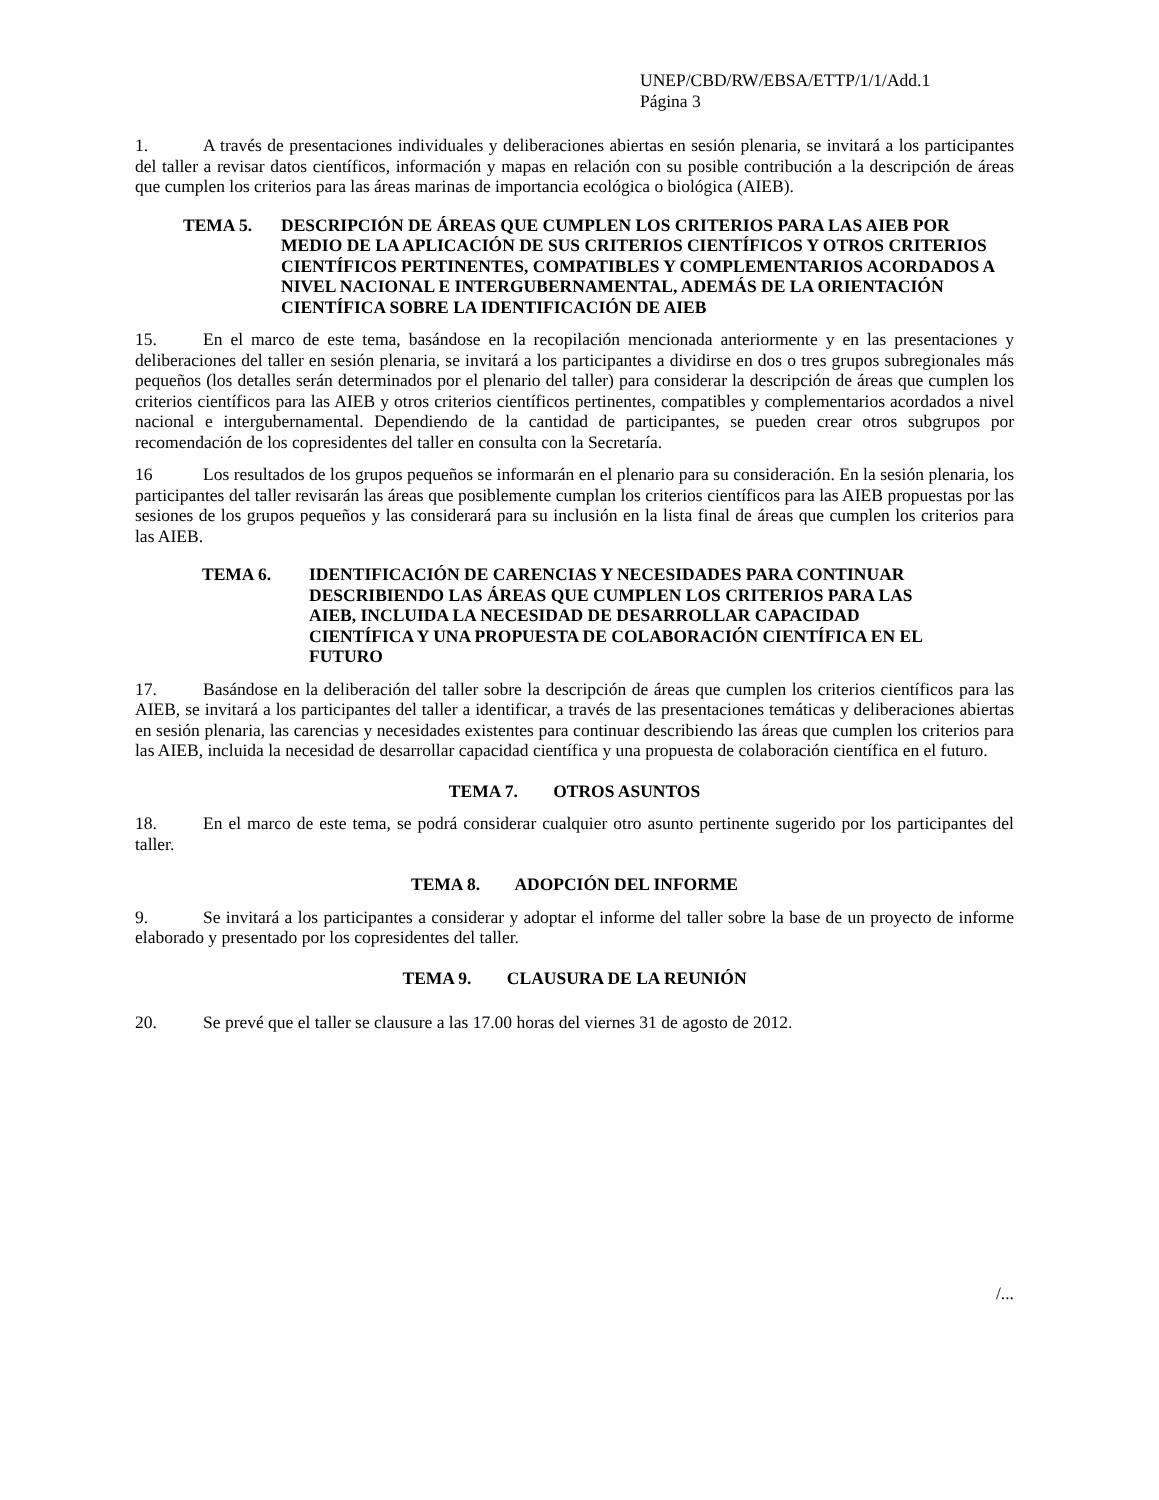UNEP/CBD/RW/EBSA/ETTP/1/1/Add.1
Página 3
1. A través de presentaciones individuales y deliberaciones abiertas en sesión plenaria, se invitará a los participantes del taller a revisar datos científicos, información y mapas en relación con su posible contribución a la descripción de áreas que cumplen los criterios para las áreas marinas de importancia ecológica o biológica (AIEB).
TEMA 5. DESCRIPCIÓN DE ÁREAS QUE CUMPLEN LOS CRITERIOS PARA LAS AIEB POR MEDIO DE LA APLICACIÓN DE SUS CRITERIOS CIENTÍFICOS Y OTROS CRITERIOS CIENTÍFICOS PERTINENTES, COMPATIBLES Y COMPLEMENTARIOS ACORDADOS A NIVEL NACIONAL E INTERGUBERNAMENTAL, ADEMÁS DE LA ORIENTACIÓN CIENTÍFICA SOBRE LA IDENTIFICACIÓN DE AIEB
15. En el marco de este tema, basándose en la recopilación mencionada anteriormente y en las presentaciones y deliberaciones del taller en sesión plenaria, se invitará a los participantes a dividirse en dos o tres grupos subregionales más pequeños (los detalles serán determinados por el plenario del taller) para considerar la descripción de áreas que cumplen los criterios científicos para las AIEB y otros criterios científicos pertinentes, compatibles y complementarios acordados a nivel nacional e intergubernamental. Dependiendo de la cantidad de participantes, se pueden crear otros subgrupos por recomendación de los copresidentes del taller en consulta con la Secretaría.
16 Los resultados de los grupos pequeños se informarán en el plenario para su consideración. En la sesión plenaria, los participantes del taller revisarán las áreas que posiblemente cumplan los criterios científicos para las AIEB propuestas por las sesiones de los grupos pequeños y las considerará para su inclusión en la lista final de áreas que cumplen los criterios para las AIEB.
TEMA 6. IDENTIFICACIÓN DE CARENCIAS Y NECESIDADES PARA CONTINUAR DESCRIBIENDO LAS ÁREAS QUE CUMPLEN LOS CRITERIOS PARA LAS AIEB, INCLUIDA LA NECESIDAD DE DESARROLLAR CAPACIDAD CIENTÍFICA Y UNA PROPUESTA DE COLABORACIÓN CIENTÍFICA EN EL FUTURO
17. Basándose en la deliberación del taller sobre la descripción de áreas que cumplen los criterios científicos para las AIEB, se invitará a los participantes del taller a identificar, a través de las presentaciones temáticas y deliberaciones abiertas en sesión plenaria, las carencias y necesidades existentes para continuar describiendo las áreas que cumplen los criterios para las AIEB, incluida la necesidad de desarrollar capacidad científica y una propuesta de colaboración científica en el futuro.
TEMA 7. OTROS ASUNTOS
18. En el marco de este tema, se podrá considerar cualquier otro asunto pertinente sugerido por los participantes del taller.
TEMA 8. ADOPCIÓN DEL INFORME
9. Se invitará a los participantes a considerar y adoptar el informe del taller sobre la base de un proyecto de informe elaborado y presentado por los copresidentes del taller.
TEMA 9. CLAUSURA DE LA REUNIÓN
20. Se prevé que el taller se clausure a las 17.00 horas del viernes 31 de agosto de 2012.
/...